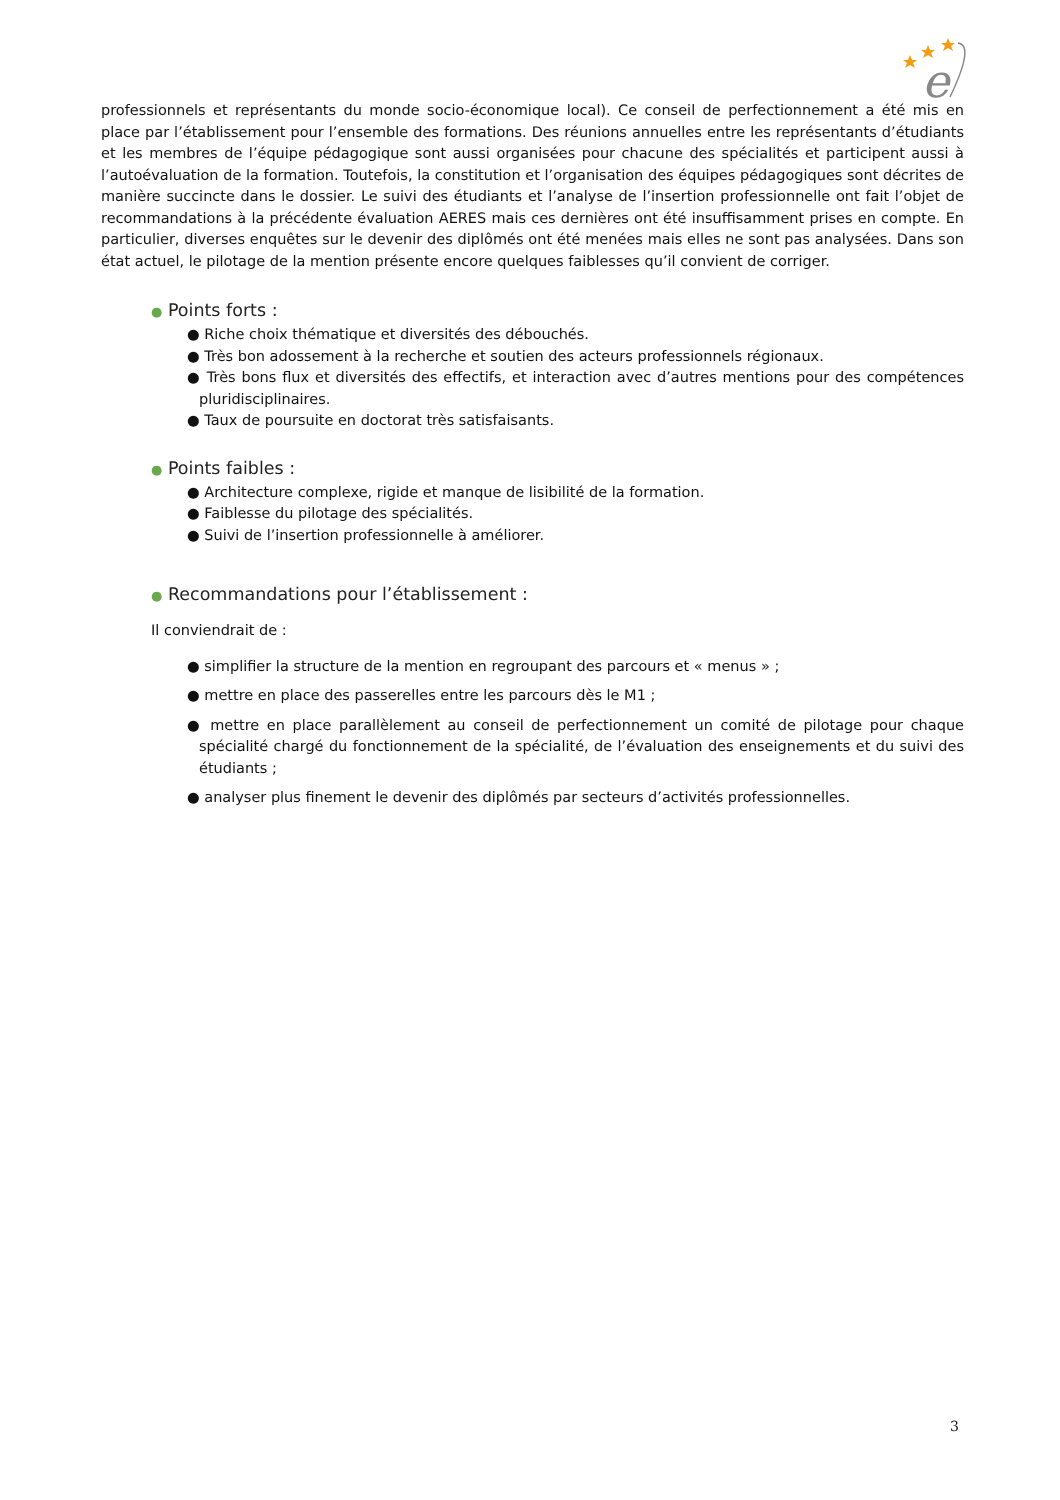e
professionnels et représentants du monde socio-économique local). Ce conseil de perfectionnement a été mis en place par l’établissement pour l’ensemble des formations. Des réunions annuelles entre les représentants d’étudiants et les membres de l’équipe pédagogique sont aussi organisées pour chacune des spécialités et participent aussi à l’autoévaluation de la formation. Toutefois, la constitution et l’organisation des équipes pédagogiques sont décrites de manière succincte dans le dossier. Le suivi des étudiants et l’analyse de l’insertion professionnelle ont fait l’objet de recommandations à la précédente évaluation AERES mais ces dernières ont été insuffisamment prises en compte. En particulier, diverses enquêtes sur le devenir des diplômés ont été menées mais elles ne sont pas analysées. Dans son état actuel, le pilotage de la mention présente encore quelques faiblesses qu’il convient de corriger.
● Points forts :
● Riche choix thématique et diversités des débouchés.
● Très bon adossement à la recherche et soutien des acteurs professionnels régionaux.
● Très bons flux et diversités des effectifs, et interaction avec d’autres mentions pour des compétences pluridisciplinaires.
● Taux de poursuite en doctorat très satisfaisants.
● Points faibles :
● Architecture complexe, rigide et manque de lisibilité de la formation.
● Faiblesse du pilotage des spécialités.
● Suivi de l’insertion professionnelle à améliorer.
● Recommandations pour l’établissement :
Il conviendrait de :
● simplifier la structure de la mention en regroupant des parcours et « menus » ;
● mettre en place des passerelles entre les parcours dès le M1 ;
● mettre en place parallèlement au conseil de perfectionnement un comité de pilotage pour chaque spécialité chargé du fonctionnement de la spécialité, de l’évaluation des enseignements et du suivi des étudiants ;
● analyser plus finement le devenir des diplômés par secteurs d’activités professionnelles.
3